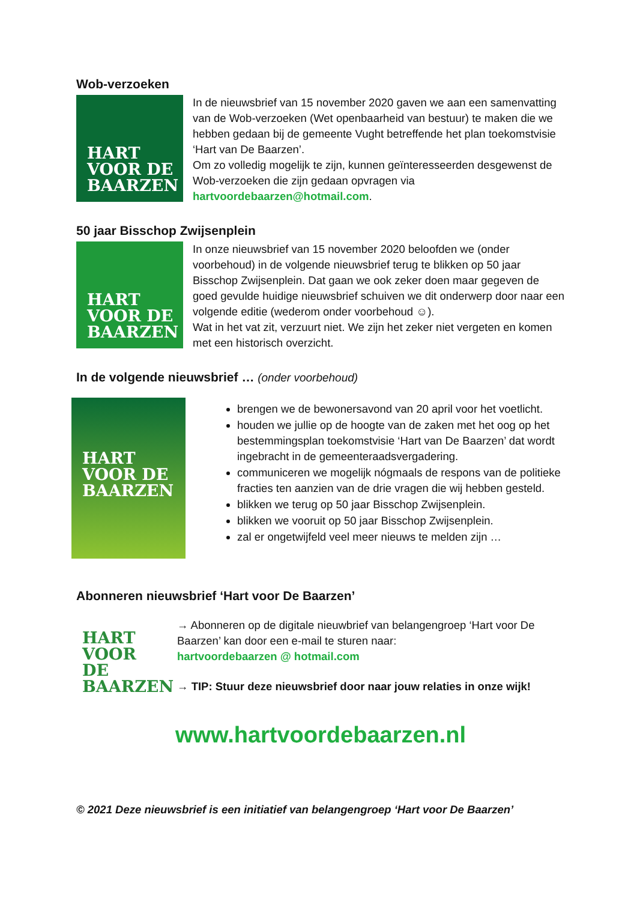Wob-verzoeken
HART
VOOR DE
BAARZEN
In de nieuwsbrief van 15 november 2020 gaven we aan een samenvatting van de Wob-verzoeken (Wet openbaarheid van bestuur) te maken die we hebben gedaan bij de gemeente Vught betreffende het plan toekomstvisie ‘Hart van De Baarzen’.
Om zo volledig mogelijk te zijn, kunnen geïnteresseerden desgewenst de Wob-verzoeken die zijn gedaan opvragen via hartvoordebaarzen@hotmail.com.
50 jaar Bisschop Zwijsenplein
HART
VOOR DE
BAARZEN
In onze nieuwsbrief van 15 november 2020 beloofden we (onder voorbehoud) in de volgende nieuwsbrief terug te blikken op 50 jaar Bisschop Zwijsenplein. Dat gaan we ook zeker doen maar gegeven de goed gevulde huidige nieuwsbrief schuiven we dit onderwerp door naar een volgende editie (wederom onder voorbehoud ☺).
Wat in het vat zit, verzuurt niet. We zijn het zeker niet vergeten en komen met een historisch overzicht.
In de volgende nieuwsbrief … (onder voorbehoud)
HART
VOOR DE
BAARZEN
brengen we de bewonersavond van 20 april voor het voetlicht.
houden we jullie op de hoogte van de zaken met het oog op het bestemmingsplan toekomstvisie ‘Hart van De Baarzen’ dat wordt ingebracht in de gemeenteraadsvergadering.
communiceren we mogelijk nógmaals de respons van de politieke fracties ten aanzien van de drie vragen die wij hebben gesteld.
blikken we terug op 50 jaar Bisschop Zwijsenplein.
blikken we vooruit op 50 jaar Bisschop Zwijsenplein.
zal er ongetwijfeld veel meer nieuws te melden zijn …
Abonneren nieuwsbrief ‘Hart voor De Baarzen’
HART
VOOR DE
BAARZEN
→ Abonneren op de digitale nieuwbrief van belangengroep ‘Hart voor De Baarzen’ kan door een e-mail te sturen naar:
hartvoordebaarzen @ hotmail.com
→ TIP: Stuur deze nieuwsbrief door naar jouw relaties in onze wijk!
www.hartvoordebaarzen.nl
© 2021 Deze nieuwsbrief is een initiatief van belangengroep ‘Hart voor De Baarzen’